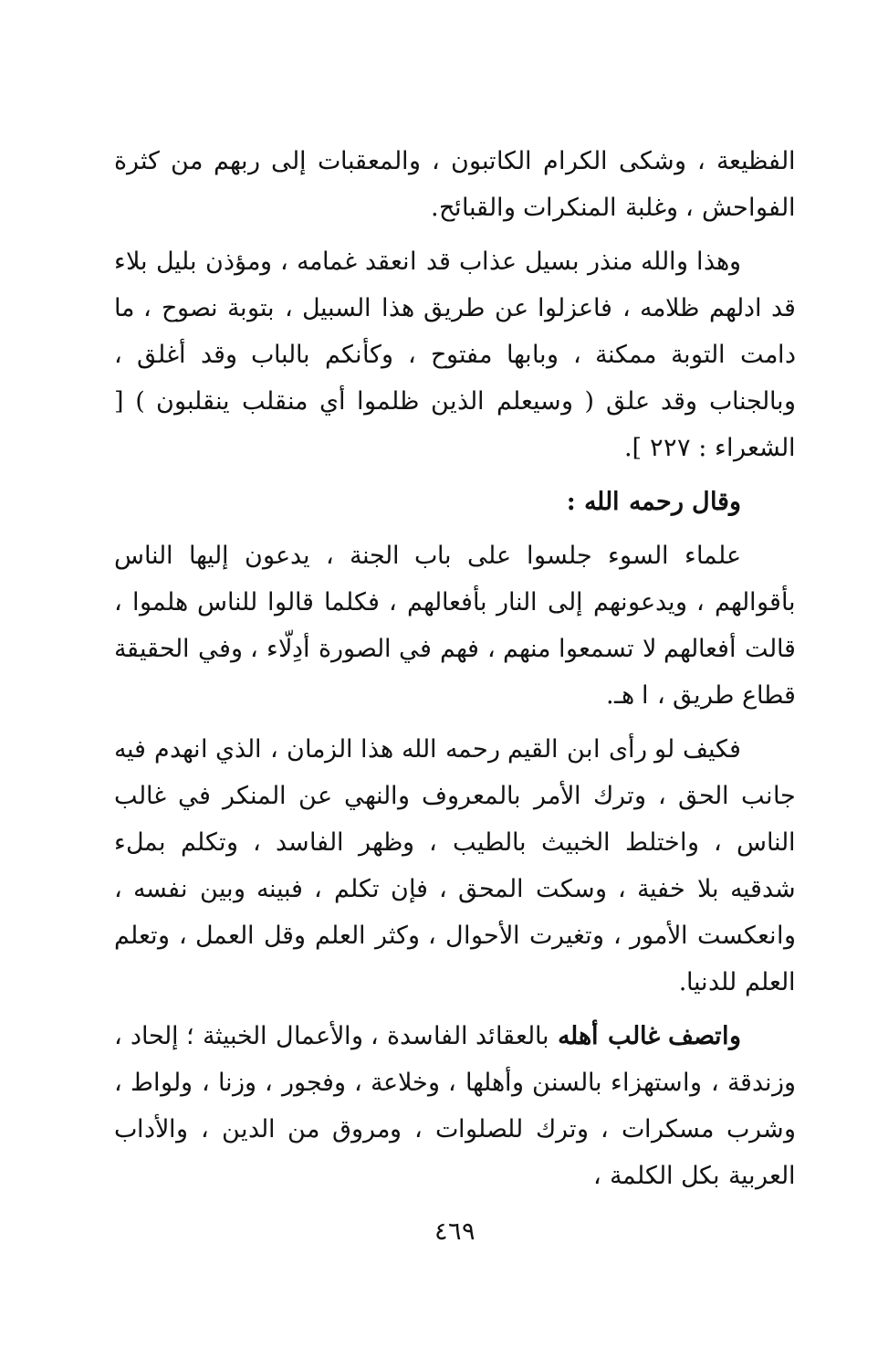الفظيعة ، وشكى الكرام الكاتبون ، والمعقبات إلى ربهم من كثرة الفواحش ، وغلبة المنكرات والقبائح.
وهذا والله منذر بسيل عذاب قد انعقد غمامه ، ومؤذن بليل بلاء قد ادلهم ظلامه ، فاعزلوا عن طريق هذا السبيل ، بتوبة نصوح ، ما دامت التوبة ممكنة ، وبابها مفتوح ، وكأنكم بالباب وقد أغلق ، وبالجناب وقد علق ( وسيعلم الذين ظلموا أي منقلب ينقلبون ) [ الشعراء : ٢٢٧ ].
وقال رحمه الله :
علماء السوء جلسوا على باب الجنة ، يدعون إليها الناس بأقوالهم ، ويدعونهم إلى النار بأفعالهم ، فكلما قالوا للناس هلموا ، قالت أفعالهم لا تسمعوا منهم ، فهم في الصورة أدِلّاء ، وفي الحقيقة قطاع طريق ، ا هـ.
فكيف لو رأى ابن القيم رحمه الله هذا الزمان ، الذي انهدم فيه جانب الحق ، وترك الأمر بالمعروف والنهي عن المنكر في غالب الناس ، واختلط الخبيث بالطيب ، وظهر الفاسد ، وتكلم بملء شدقيه بلا خفية ، وسكت المحق ، فإن تكلم ، فبينه وبين نفسه ، وانعكست الأمور ، وتغيرت الأحوال ، وكثر العلم وقل العمل ، وتعلم العلم للدنيا.
واتصف غالب أهله بالعقائد الفاسدة ، والأعمال الخبيثة ؛ إلحاد ، وزندقة ، واستهزاء بالسنن وأهلها ، وخلاعة ، وفجور ، وزنا ، ولواط ، وشرب مسكرات ، وترك للصلوات ، ومروق من الدين ، والأداب العربية بكل الكلمة ،
٤٦٩